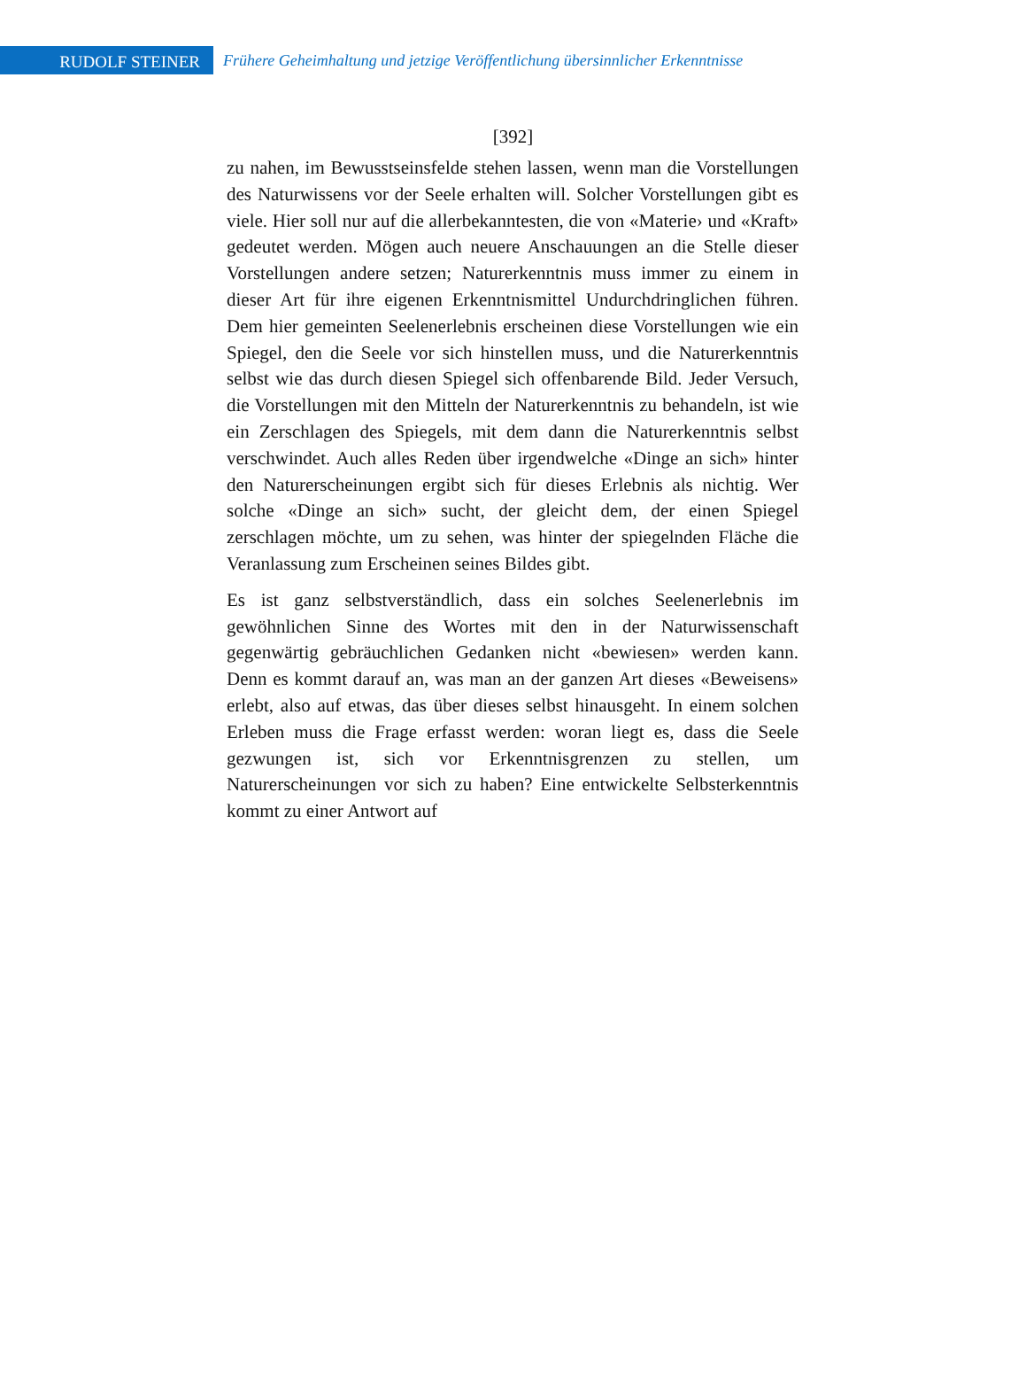RUDOLF STEINER
Frühere Geheimhaltung und jetzige Veröffentlichung übersinnlicher Erkenntnisse
[392]
zu nahen, im Bewusstseinsfelde stehen lassen, wenn man die Vorstellungen des Naturwissens vor der Seele erhalten will. Solcher Vorstellungen gibt es viele. Hier soll nur auf die allerbekanntesten, die von «Materie› und «Kraft» gedeutet werden. Mögen auch neuere Anschauungen an die Stelle dieser Vorstellungen andere setzen; Naturerkenntnis muss immer zu einem in dieser Art für ihre eigenen Erkenntnismittel Undurchdringlichen führen. Dem hier gemeinten Seelenerlebnis erscheinen diese Vorstellungen wie ein Spiegel, den die Seele vor sich hinstellen muss, und die Naturerkenntnis selbst wie das durch diesen Spiegel sich offenbarende Bild. Jeder Versuch, die Vorstellungen mit den Mitteln der Naturerkenntnis zu behandeln, ist wie ein Zerschlagen des Spiegels, mit dem dann die Naturerkenntnis selbst verschwindet. Auch alles Reden über irgendwelche «Dinge an sich» hinter den Naturerscheinungen ergibt sich für dieses Erlebnis als nichtig. Wer solche «Dinge an sich» sucht, der gleicht dem, der einen Spiegel zerschlagen möchte, um zu sehen, was hinter der spiegelnden Fläche die Veranlassung zum Erscheinen seines Bildes gibt.
Es ist ganz selbstverständlich, dass ein solches Seelenerlebnis im gewöhnlichen Sinne des Wortes mit den in der Naturwissenschaft gegenwärtig gebräuchlichen Gedanken nicht «bewiesen» werden kann. Denn es kommt darauf an, was man an der ganzen Art dieses «Beweisens» erlebt, also auf etwas, das über dieses selbst hinausgeht. In einem solchen Erleben muss die Frage erfasst werden: woran liegt es, dass die Seele gezwungen ist, sich vor Erkenntnisgrenzen zu stellen, um Naturerscheinungen vor sich zu haben? Eine entwickelte Selbsterkenntnis kommt zu einer Antwort auf